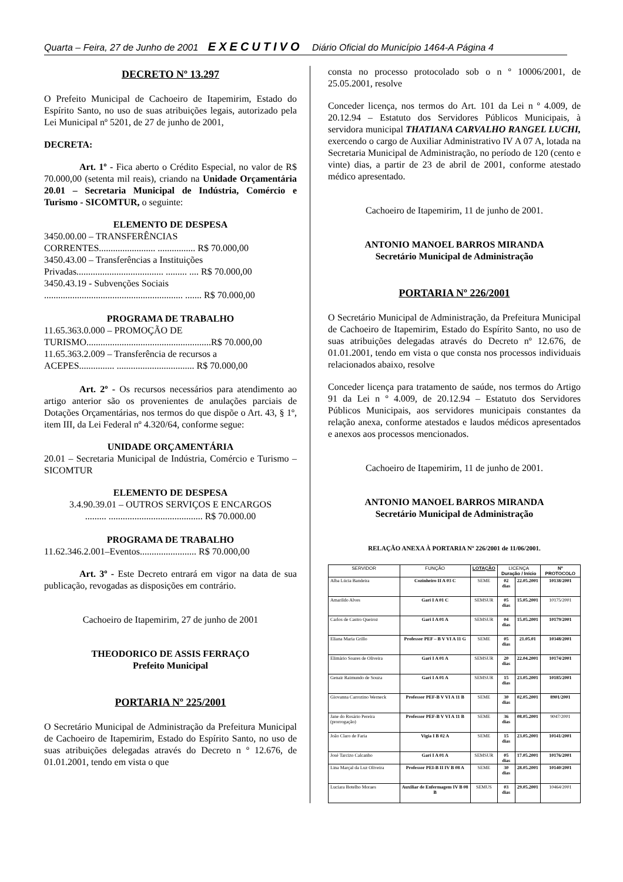Quarta – Feira, 27 de Junho de 2001 EXECUTIVO Diário Oficial do Município 1464-A Página 4
DECRETO Nº 13.297
O Prefeito Municipal de Cachoeiro de Itapemirim, Estado do Espírito Santo, no uso de suas atribuições legais, autorizado pela Lei Municipal nº 5201, de 27 de junho de 2001,
DECRETA:
Art. 1º - Fica aberto o Crédito Especial, no valor de R$ 70.000,00 (setenta mil reais), criando na Unidade Orçamentária 20.01 – Secretaria Municipal de Indústria, Comércio e Turismo - SICOMTUR, o seguinte:
ELEMENTO DE DESPESA
3450.00.00 – TRANSFERÊNCIAS
CORRENTES........................ ................ R$ 70.000,00
3450.43.00 – Transferências a Instituições
Privadas..................................... ......... .... R$ 70.000,00
3450.43.19 - Subvenções Sociais
........................................................... ....... R$ 70.000,00
PROGRAMA DE TRABALHO
11.65.363.0.000 – PROMOÇÃO DE
TURISMO.....................................................R$ 70.000,00
11.65.363.2.009 – Transferência de recursos a
ACEPES............... ................................. R$ 70.000,00
Art. 2º - Os recursos necessários para atendimento ao artigo anterior são os provenientes de anulações parciais de Dotações Orçamentárias, nos termos do que dispõe o Art. 43, § 1º, item III, da Lei Federal nº 4.320/64, conforme segue:
UNIDADE ORÇAMENTÁRIA
20.01 – Secretaria Municipal de Indústria, Comércio e Turismo – SICOMTUR
ELEMENTO DE DESPESA
3.4.90.39.01 – OUTROS SERVIÇOS E ENCARGOS
......... ........................................ R$ 70.000.00
PROGRAMA DE TRABALHO
11.62.346.2.001–Eventos........................ R$ 70.000,00
Art. 3º - Este Decreto entrará em vigor na data de sua publicação, revogadas as disposições em contrário.
Cachoeiro de Itapemirim, 27 de junho de 2001
THEODORICO DE ASSIS FERRAÇO
Prefeito Municipal
PORTARIA Nº 225/2001
O Secretário Municipal de Administração da Prefeitura Municipal de Cachoeiro de Itapemirim, Estado do Espírito Santo, no uso de suas atribuições delegadas através do Decreto n º 12.676, de 01.01.2001, tendo em vista o que
consta no processo protocolado sob o n º 10006/2001, de 25.05.2001, resolve
Conceder licença, nos termos do Art. 101 da Lei n º 4.009, de 20.12.94 – Estatuto dos Servidores Públicos Municipais, à servidora municipal THATIANA CARVALHO RANGEL LUCHI, exercendo o cargo de Auxiliar Administrativo IV A 07 A, lotada na Secretaria Municipal de Administração, no período de 120 (cento e vinte) dias, a partir de 23 de abril de 2001, conforme atestado médico apresentado.
Cachoeiro de Itapemirim, 11 de junho de 2001.
ANTONIO MANOEL BARROS MIRANDA
Secretário Municipal de Administração
PORTARIA Nº 226/2001
O Secretário Municipal de Administração, da Prefeitura Municipal de Cachoeiro de Itapemirim, Estado do Espírito Santo, no uso de suas atribuições delegadas através do Decreto nº 12.676, de 01.01.2001, tendo em vista o que consta nos processos individuais relacionados abaixo, resolve
Conceder licença para tratamento de saúde, nos termos do Artigo 91 da Lei n º 4.009, de 20.12.94 – Estatuto dos Servidores Públicos Municipais, aos servidores municipais constantes da relação anexa, conforme atestados e laudos médicos apresentados e anexos aos processos mencionados.
Cachoeiro de Itapemirim, 11 de junho de 2001.
ANTONIO MANOEL BARROS MIRANDA
Secretário Municipal de Administração
RELAÇÃO ANEXA À PORTARIA Nº 226/2001 de 11/06/2001.
| SERVIDOR | FUNÇÃO | LOTAÇÃO | LICENÇA Duração / Início | | Nº PROTOCOLO |
| --- | --- | --- | --- | --- | --- |
| Alba Lúcia Bandeira | Cozinheiro II A 03 C | SEME | 02 dias | 22.05.2001 | 10138/2001 |
| Amarildo Alves | Gari I A 01 C | SEMSUR | 05 dias | 15.05.2001 | 10175/2001 |
| Carlos de Castro Queiroz | Gari I A 01 A | SEMSUR | 04 dias | 15.05.2001 | 10179/2001 |
| Eliana Maria Grillo | Professor PEF – B V VI A 11 G | SEME | 05 dias | 21.05.01 | 10348/2001 |
| Elimário Soares de Oliveira | Gari I A 01 A | SEMSUR | 20 dias | 22.04.2001 | 10174/2001 |
| Genair Raimundo de Souza | Gari I A 01 A | SEMSUR | 15 dias | 23.05.2001 | 10185/2001 |
| Giovanna Carrozino Werneck | Professor PEF-B V VI A 11 B | SEME | 30 dias | 02.05.2001 | 8901/2001 |
| Jane do Rosário Pereira (prorrogação) | Professor PEF-B V VI A 11 B | SEME | 36 dias | 08.05.2001 | 9047/2001 |
| João Claro de Faria | Vigia I B 02 A | SEME | 15 dias | 23.05.2001 | 10141/2001 |
| José Tarcizo Calcanho | Gari I A 01 A | SEMSUR | 05 dias | 17.05.2001 | 10176/2001 |
| Lina Marçal da Luz Oliveira | Professor PEI-B II IV B 08 A | SEME | 30 dias | 28.05.2001 | 10140/2001 |
| Luciara Botelho Moraes | Auxiliar de Enfermagem IV B 08 B | SEMUS | 03 dias | 29.05.2001 | 10464/2001 |